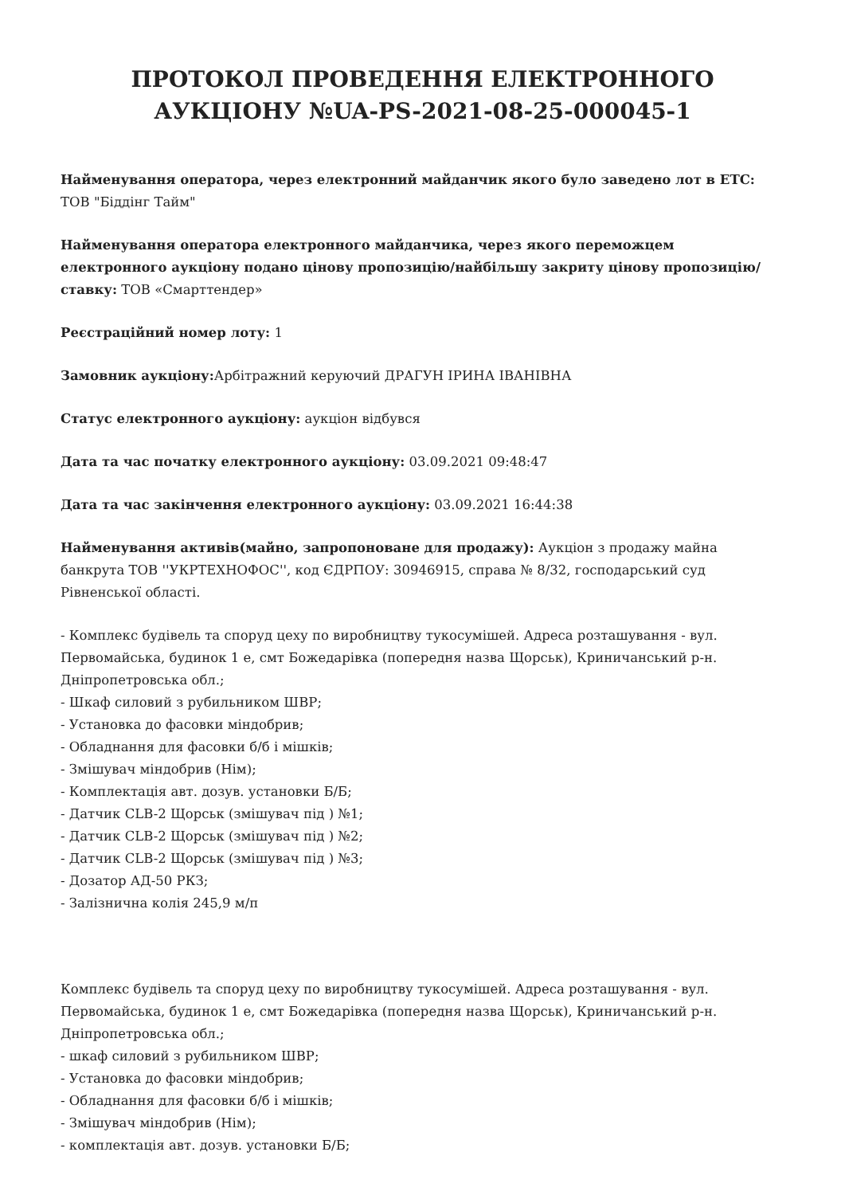ПРОТОКОЛ ПРОВЕДЕННЯ ЕЛЕКТРОННОГО АУКЦІОНУ №UA-PS-2021-08-25-000045-1
Найменування оператора, через електронний майданчик якого було заведено лот в ЕТС:
ТОВ "Біддінг Тайм"
Найменування оператора електронного майданчика, через якого переможцем електронного аукціону подано цінову пропозицію/найбільшу закриту цінову пропозицію/ставку: ТОВ «Смарттендер»
Реєстраційний номер лоту: 1
Замовник аукціону: Арбітражний керуючий ДРАГУН ІРИНА ІВАНІВНА
Статус електронного аукціону: аукціон відбувся
Дата та час початку електронного аукціону: 03.09.2021 09:48:47
Дата та час закінчення електронного аукціону: 03.09.2021 16:44:38
Найменування активів(майно, запропоноване для продажу): Аукціон з продажу майна банкрута ТОВ ''УКРТЕХНОФОС'', код ЄДРПОУ: 30946915, справа № 8/32, господарський суд Рівненської області.
- Комплекс будівель та споруд цеху по виробництву тукосумішей. Адреса розташування - вул. Первомайська, будинок 1 е, смт Божедарівка (попередня назва Щорськ), Криничанський р-н. Дніпропетровська обл.;
- Шкаф силовий з рубильником ШВР;
- Установка до фасовки міндобрив;
- Обладнання для фасовки б/б і мішків;
- Змішувач міндобрив (Нім);
- Комплектація авт. дозув. установки Б/Б;
- Датчик CLB-2 Щорськ (змішувач під ) №1;
- Датчик CLB-2 Щорськ (змішувач під ) №2;
- Датчик CLB-2 Щорськ (змішувач під ) №3;
- Дозатор АД-50 РКЗ;
- Залізнична колія 245,9 м/п
Комплекс будівель та споруд цеху по виробництву тукосумішей. Адреса розташування - вул. Первомайська, будинок 1 е, смт Божедарівка (попередня назва Щорськ), Криничанський р-н. Дніпропетровська обл.;
- шкаф силовий з рубильником ШВР;
- Установка до фасовки міндобрив;
- Обладнання для фасовки б/б і мішків;
- Змішувач міндобрив (Нім);
- комплектація авт. дозув. установки Б/Б;